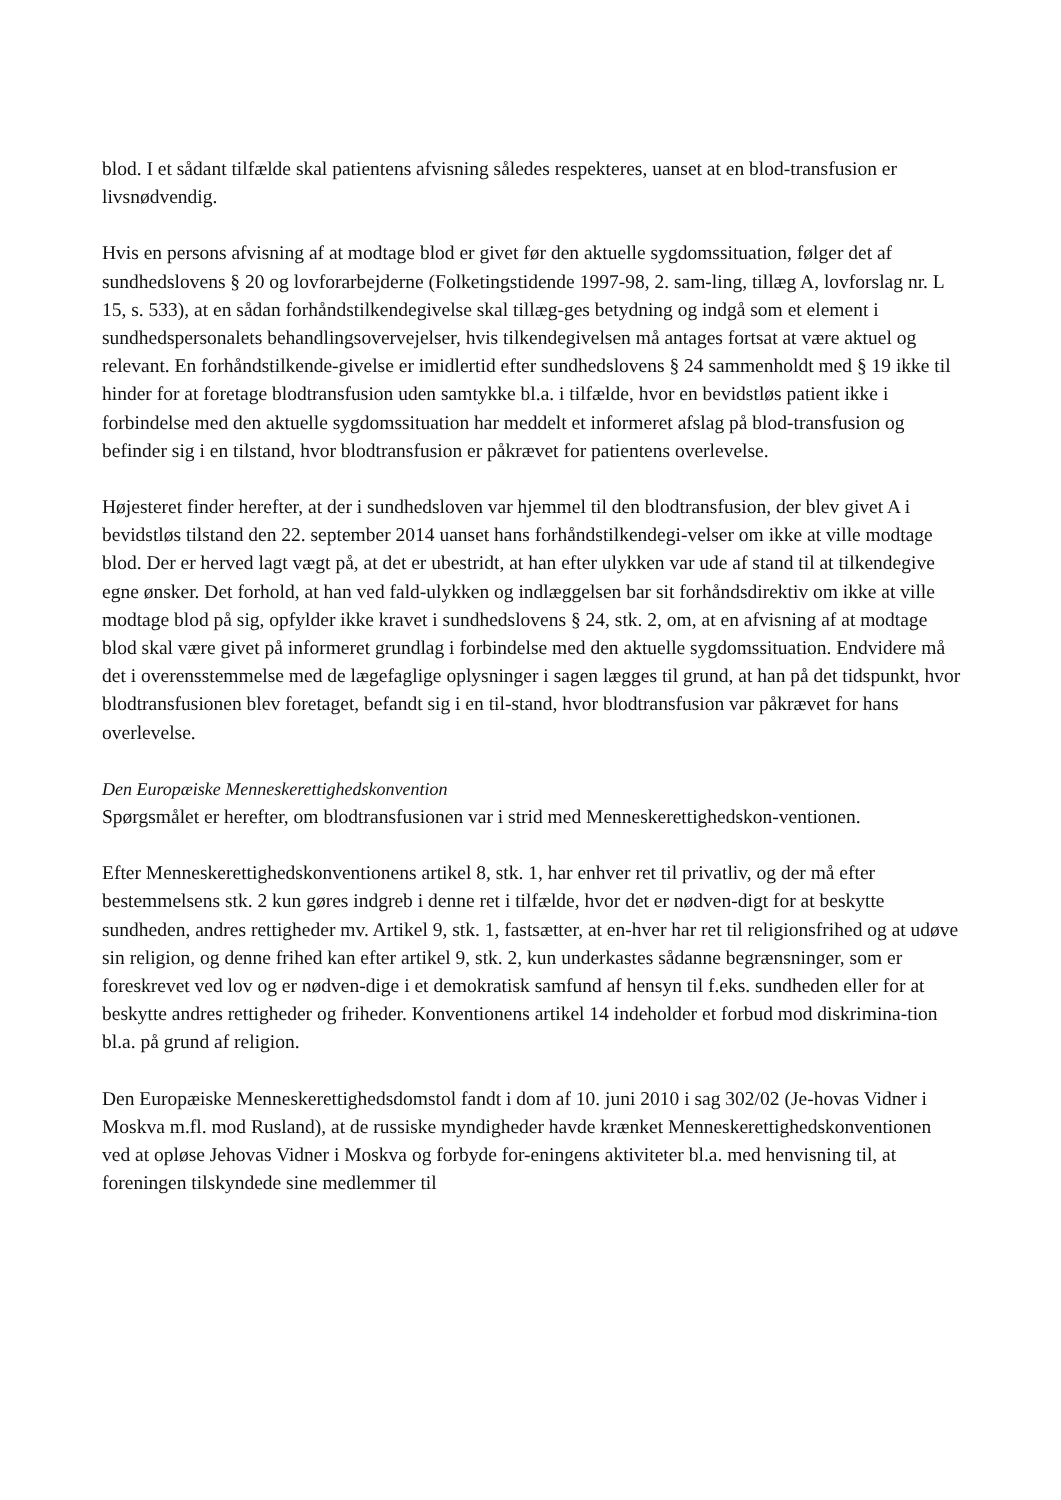blod. I et sådant tilfælde skal patientens afvisning således respekteres, uanset at en blod-transfusion er livsnødvendig.
Hvis en persons afvisning af at modtage blod er givet før den aktuelle sygdomssituation, følger det af sundhedslovens § 20 og lovforarbejderne (Folketingstidende 1997-98, 2. sam-ling, tillæg A, lovforslag nr. L 15, s. 533), at en sådan forhåndstilkendegivelse skal tillæg-ges betydning og indgå som et element i sundhedspersonalets behandlingsovervejelser, hvis tilkendegivelsen må antages fortsat at være aktuel og relevant. En forhåndstilkende-givelse er imidlertid efter sundhedslovens § 24 sammenholdt med § 19 ikke til hinder for at foretage blodtransfusion uden samtykke bl.a. i tilfælde, hvor en bevidstløs patient ikke i forbindelse med den aktuelle sygdomssituation har meddelt et informeret afslag på blod-transfusion og befinder sig i en tilstand, hvor blodtransfusion er påkrævet for patientens overlevelse.
Højesteret finder herefter, at der i sundhedsloven var hjemmel til den blodtransfusion, der blev givet A i bevidstløs tilstand den 22. september 2014 uanset hans forhåndstilkendegi-velser om ikke at ville modtage blod. Der er herved lagt vægt på, at det er ubestridt, at han efter ulykken var ude af stand til at tilkendegive egne ønsker. Det forhold, at han ved fald-ulykken og indlæggelsen bar sit forhåndsdirektiv om ikke at ville modtage blod på sig, opfylder ikke kravet i sundhedslovens § 24, stk. 2, om, at en afvisning af at modtage blod skal være givet på informeret grundlag i forbindelse med den aktuelle sygdomssituation. Endvidere må det i overensstemmelse med de lægefaglige oplysninger i sagen lægges til grund, at han på det tidspunkt, hvor blodtransfusionen blev foretaget, befandt sig i en til-stand, hvor blodtransfusion var påkrævet for hans overlevelse.
Den Europæiske Menneskerettighedskonvention
Spørgsmålet er herefter, om blodtransfusionen var i strid med Menneskerettighedskon-ventionen.
Efter Menneskerettighedskonventionens artikel 8, stk. 1, har enhver ret til privatliv, og der må efter bestemmelsens stk. 2 kun gøres indgreb i denne ret i tilfælde, hvor det er nødven-digt for at beskytte sundheden, andres rettigheder mv. Artikel 9, stk. 1, fastsætter, at en-hver har ret til religionsfrihed og at udøve sin religion, og denne frihed kan efter artikel 9, stk. 2, kun underkastes sådanne begrænsninger, som er foreskrevet ved lov og er nødven-dige i et demokratisk samfund af hensyn til f.eks. sundheden eller for at beskytte andres rettigheder og friheder. Konventionens artikel 14 indeholder et forbud mod diskrimina-tion bl.a. på grund af religion.
Den Europæiske Menneskerettighedsdomstol fandt i dom af 10. juni 2010 i sag 302/02 (Je-hovas Vidner i Moskva m.fl. mod Rusland), at de russiske myndigheder havde krænket Menneskerettighedskonventionen ved at opløse Jehovas Vidner i Moskva og forbyde for-eningens aktiviteter bl.a. med henvisning til, at foreningen tilskyndede sine medlemmer til